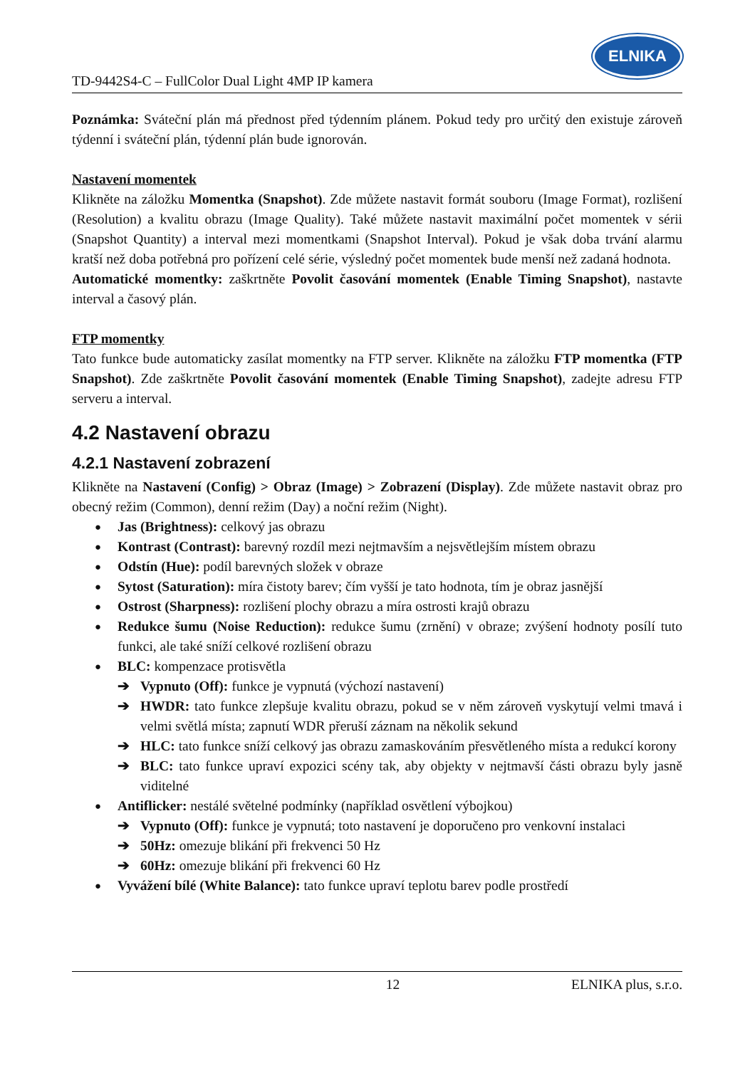TD-9442S4-C – FullColor Dual Light 4MP IP kamera
ELNIKA
Poznámka: Sváteční plán má přednost před týdenním plánem. Pokud tedy pro určitý den existuje zároveň týdenní i sváteční plán, týdenní plán bude ignorován.
Nastavení momentek
Klikněte na záložku Momentka (Snapshot). Zde můžete nastavit formát souboru (Image Format), rozlišení (Resolution) a kvalitu obrazu (Image Quality). Také můžete nastavit maximální počet momentek v sérii (Snapshot Quantity) a interval mezi momentkami (Snapshot Interval). Pokud je však doba trvání alarmu kratší než doba potřebná pro pořízení celé série, výsledný počet momentek bude menší než zadaná hodnota.
Automatické momentky: zaškrtněte Povolit časování momentek (Enable Timing Snapshot), nastavte interval a časový plán.
FTP momentky
Tato funkce bude automaticky zasílat momentky na FTP server. Klikněte na záložku FTP momentka (FTP Snapshot). Zde zaškrtněte Povolit časování momentek (Enable Timing Snapshot), zadejte adresu FTP serveru a interval.
4.2 Nastavení obrazu
4.2.1 Nastavení zobrazení
Klikněte na Nastavení (Config) > Obraz (Image) > Zobrazení (Display). Zde můžete nastavit obraz pro obecný režim (Common), denní režim (Day) a noční režim (Night).
Jas (Brightness): celkový jas obrazu
Kontrast (Contrast): barevný rozdíl mezi nejtmavším a nejsvětlejším místem obrazu
Odstín (Hue): podíl barevných složek v obraze
Sytost (Saturation): míra čistoty barev; čím vyšší je tato hodnota, tím je obraz jasnější
Ostrost (Sharpness): rozlišení plochy obrazu a míra ostrosti krajů obrazu
Redukce šumu (Noise Reduction): redukce šumu (zrnění) v obraze; zvýšení hodnoty posílí tuto funkci, ale také sníží celkové rozlišení obrazu
BLC: kompenzace protisvětla
➔ Vypnuto (Off): funkce je vypnutá (výchozí nastavení)
➔ HWDR: tato funkce zlepšuje kvalitu obrazu, pokud se v něm zároveň vyskytují velmi tmavá i velmi světlá místa; zapnutí WDR přeruší záznam na několik sekund
➔ HLC: tato funkce sníží celkový jas obrazu zamaskováním přesvětleného místa a redukcí korony
➔ BLC: tato funkce upraví expozici scény tak, aby objekty v nejtmavší části obrazu byly jasně viditelné
Antiflicker: nestálé světelné podmínky (například osvětlení výbojkou)
➔ Vypnuto (Off): funkce je vypnutá; toto nastavení je doporučeno pro venkovní instalaci
➔ 50Hz: omezuje blikání při frekvenci 50 Hz
➔ 60Hz: omezuje blikání při frekvenci 60 Hz
Vyvážení bílé (White Balance): tato funkce upraví teplotu barev podle prostředí
12 ELNIKA plus, s.r.o.